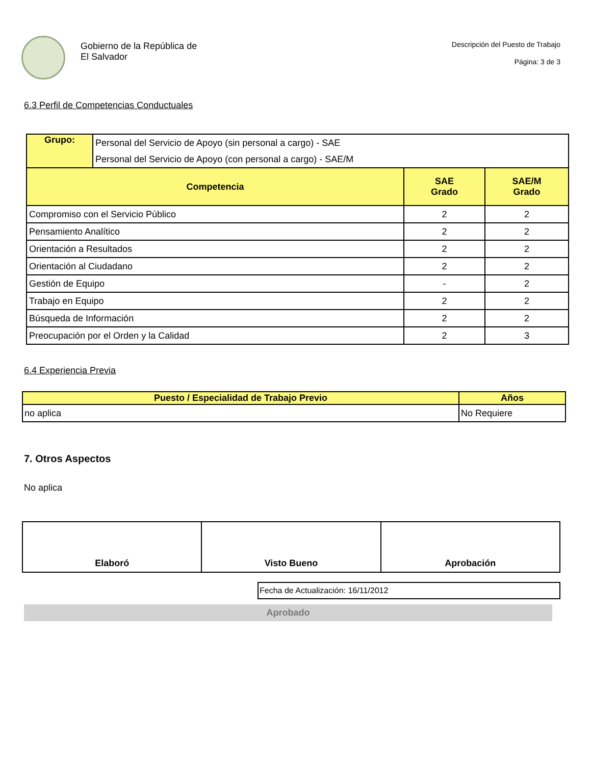Gobierno de la República de
El Salvador
Descripción del Puesto de Trabajo
Página: 3 de 3
6.3 Perfil de Competencias Conductuales
| Grupo: | Personal del Servicio de Apoyo (sin personal a cargo) - SAE Personal del Servicio de Apoyo (con personal a cargo) - SAE/M | | |
| Competencia | | SAE Grado | SAE/M Grado |
| Compromiso con el Servicio Público | | 2 | 2 |
| Pensamiento Analítico | | 2 | 2 |
| Orientación a Resultados | | 2 | 2 |
| Orientación al Ciudadano | | 2 | 2 |
| Gestión de Equipo | | - | 2 |
| Trabajo en Equipo | | 2 | 2 |
| Búsqueda de Información | | 2 | 2 |
| Preocupación por el Orden y la Calidad | | 2 | 3 |
6.4 Experiencia Previa
| Puesto / Especialidad de Trabajo Previo | Años |
| --- | --- |
| no aplica | No Requiere |
7. Otros Aspectos
No aplica
| Elaboró | Visto Bueno | Aprobación |
Fecha de Actualización: 16/11/2012
Aprobado